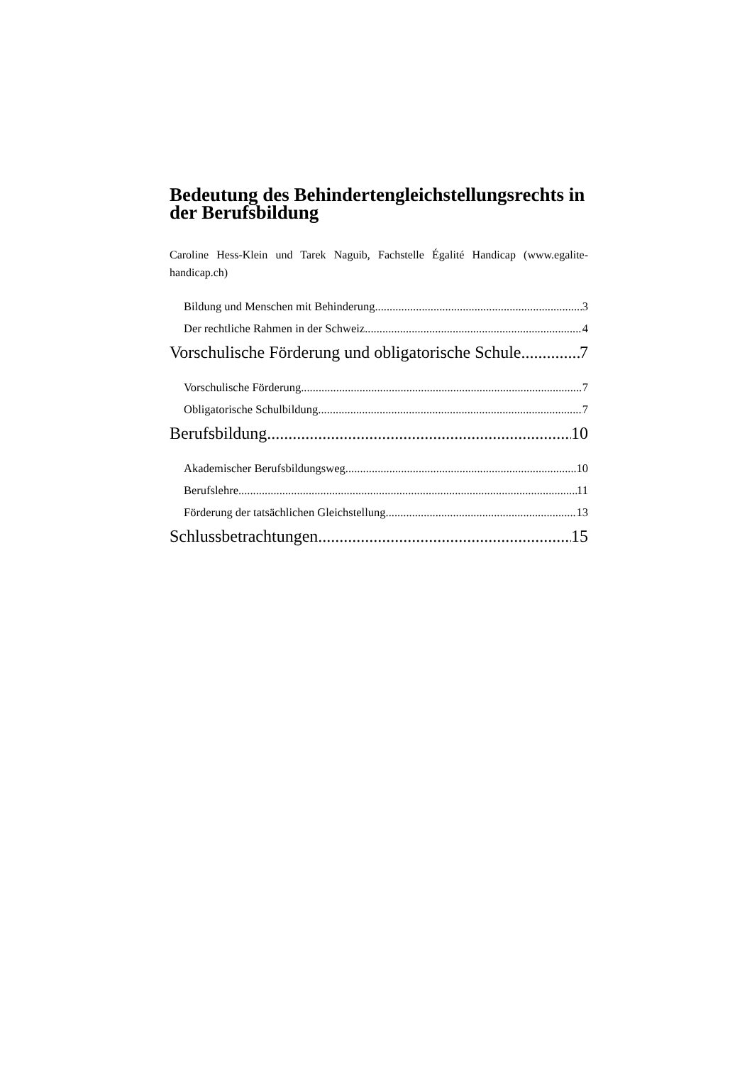Bedeutung des Behindertengleichstellungsrechts in der Berufsbildung
Caroline Hess-Klein und Tarek Naguib, Fachstelle Égalité Handicap (www.egalite-handicap.ch)
Bildung und Menschen mit Behinderung 3
Der rechtliche Rahmen in der Schweiz 4
Vorschulische Förderung und obligatorische Schule 7
Vorschulische Förderung 7
Obligatorische Schulbildung 7
Berufsbildung 10
Akademischer Berufsbildungsweg 10
Berufslehre 11
Förderung der tatsächlichen Gleichstellung 13
Schlussbetrachtungen 15